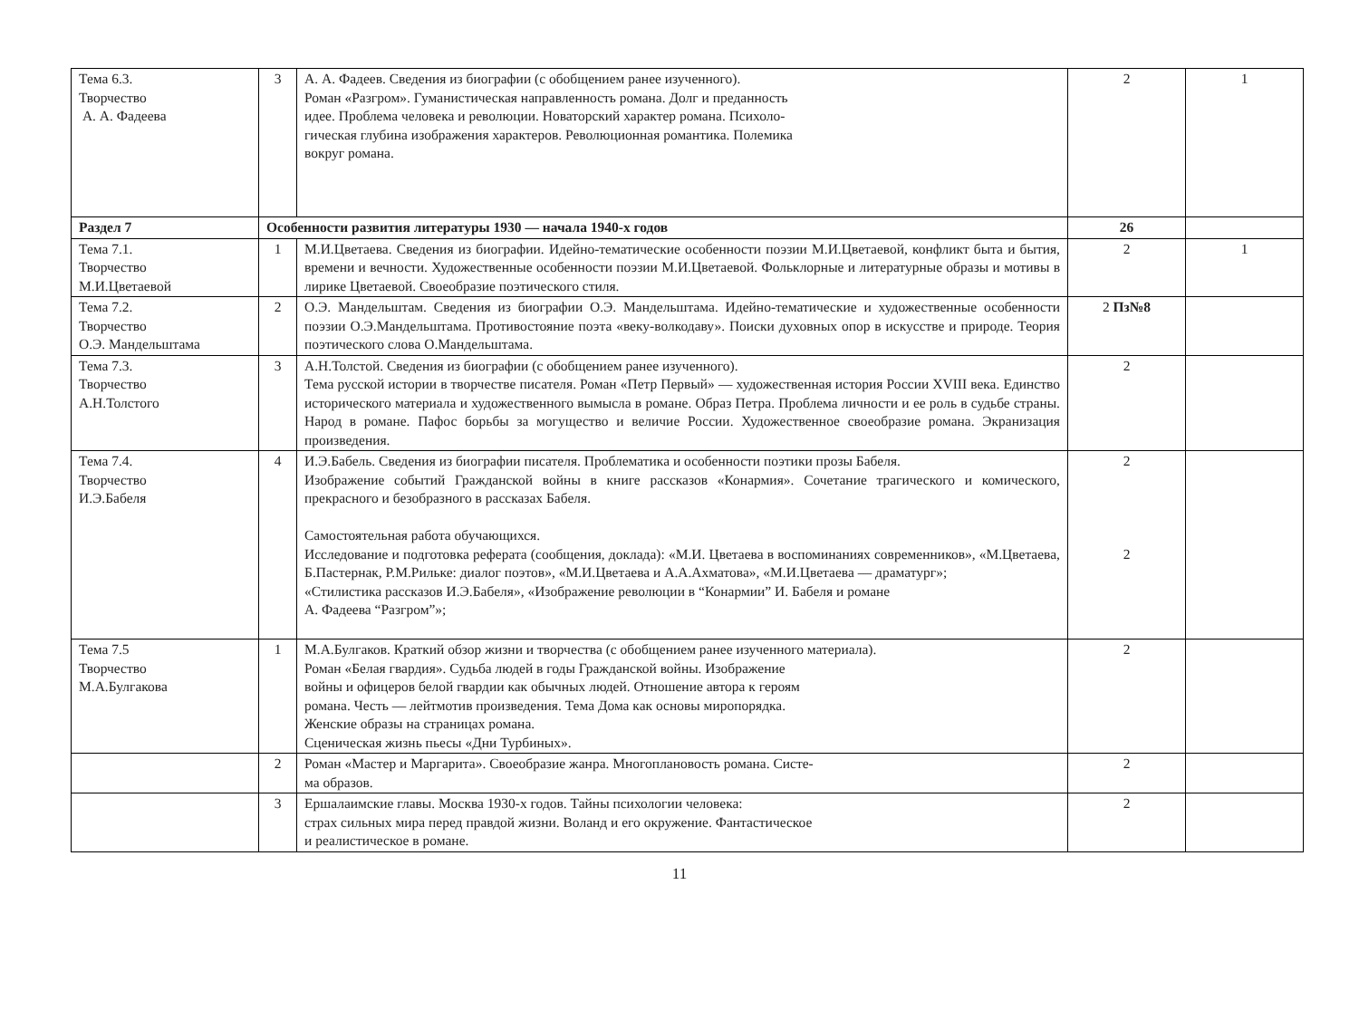| Тема 6.3. Творчество А. А. Фадеева | 3 | А. А. Фадеев. Сведения из биографии (с обобщением ранее изученного). Роман «Разгром». Гуманистическая направленность романа. Долг и преданность идее. Проблема человека и революции. Новаторский характер романа. Психоло- гическая глубина изображения характеров. Революционная романтика. Полемика вокруг романа. | 2 | 1 |
| Раздел 7 | Особенности развития литературы 1930 — начала 1940-х годов | | 26 | |
| Тема 7.1. Творчество М.И.Цветаевой | 1 | М.И.Цветаева. Сведения из биографии. Идейно-тематические особенности поэзии М.И.Цветаевой, конфликт быта и бытия, времени и вечности. Художественные особенности поэзии М.И.Цветаевой. Фольклорные и литературные образы и мотивы в лирике Цветаевой. Своеобразие поэтического стиля. | 2 | 1 |
| Тема 7.2. Творчество О.Э. Мандельштама | 2 | О.Э. Мандельштам. Сведения из биографии О.Э. Мандельштама. Идейно-тематические и художественные особенности поэзии О.Э.Мандельштама. Противостояние поэта «веку-волкодаву». Поиски духовных опор в искусстве и природе. Теория поэтического слова О.Мандельштама. | 2 Пз№8 | |
| Тема 7.3. Творчество А.Н.Толстого | 3 | А.Н.Толстой. Сведения из биографии (с обобщением ранее изученного). Тема русской истории в творчестве писателя. Роман «Петр Первый» — художественная история России XVIII века. Единство исторического материала и художественного вымысла в романе. Образ Петра. Проблема личности и ее роль в судьбе страны. Народ в романе. Пафос борьбы за могущество и величие России. Художественное своеобразие романа. Экранизация произведения. | 2 | |
| Тема 7.4. Творчество И.Э.Бабеля | 4 | И.Э.Бабель. Сведения из биографии писателя. Проблематика и особенности поэтики прозы Бабеля. Изображение событий Гражданской войны в книге рассказов «Конармия». Сочетание трагического и комического, прекрасного и безобразного в рассказах Бабеля. Самостоятельная работа обучающихся. Исследование и подготовка реферата (сообщения, доклада): «М.И. Цветаева в воспоминаниях современников», «М.Цветаева, Б.Пастернак, Р.М.Рильке: диалог поэтов», «М.И.Цветаева и А.А.Ахматова», «М.И.Цветаева — драматург»; «Стилистика рассказов И.Э.Бабеля», «Изображение революции в “Конармии” И. Бабеля и романе А. Фадеева “Разгром”»; | 2 2 | |
| Тема 7.5 Творчество М.А.Булгакова | 1 | М.А.Булгаков. Краткий обзор жизни и творчества (с обобщением ранее изученного материала). Роман «Белая гвардия». Судьба людей в годы Гражданской войны. Изображение войны и офицеров белой гвардии как обычных людей. Отношение автора к героям романа. Честь — лейтмотив произведения. Тема Дома как основы миропорядка. Женские образы на страницах романа. Сценическая жизнь пьесы «Дни Турбиных». | 2 | |
| | 2 | Роман «Мастер и Маргарита». Своеобразие жанра. Многоплановость романа. Систе- ма образов. | 2 | |
| | 3 | Ершалаимские главы. Москва 1930-х годов. Тайны психологии человека: страх сильных мира перед правдой жизни. Воланд и его окружение. Фантастическое и реалистическое в романе. | 2 | |
11